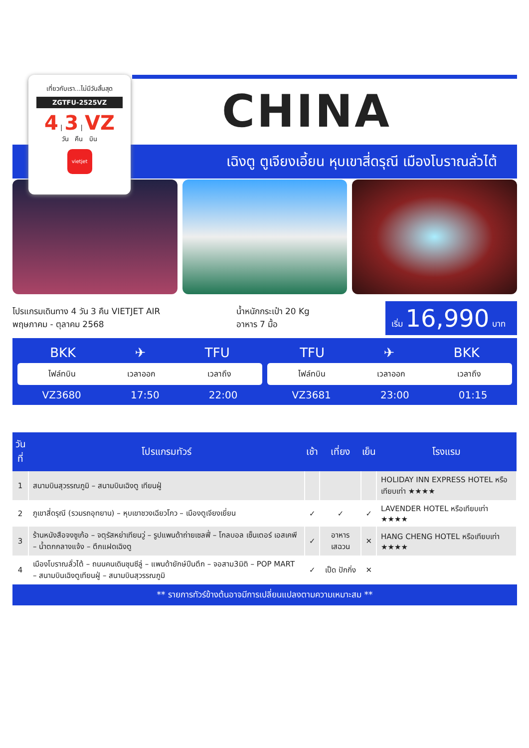เที่ยวกับเรา...ไม่มีวันสิ้นสุด
ZGTFU-2525VZ
4 | 3 | VZ
วัน คืน บิน
vietjet
CHINA
เฉิงตู ตูเจียงเอี้ยน หุบเขาสี่ดรุณี เมืองโบราณลั่วไต้
โปรแกรมเดินทาง 4 วัน 3 คืน VIETJET AIR
พฤษภาคม - ตุลาคม 2568
น้ำหนักกระเป๋า 20 Kg
อาหาร 7 มื้อ
เริ่ม 16,990 บาท
BKK ✈ TFU
ไฟล์ทบิน เวลาออก เวลาถึง
VZ3680 17:50 22:00
TFU ✈ BKK
ไฟล์ทบิน เวลาออก เวลาถึง
VZ3681 23:00 01:15
| วันที่ | โปรแกรมทัวร์ | เช้า | เที่ยง | เย็น | โรงแรม |
| --- | --- | --- | --- | --- | --- |
| 1 | สนามบินสุวรรณภูมิ – สนามบินเฉิงตู เทียนฝู่ | | | | HOLIDAY INN EXPRESS HOTEL หรือเทียบเท่า ★★★★ |
| 2 | ภูเขาสี่ดรุณี (รวมรถอุทยาน) – หุบเขาชวงเฉียวโกว – เมืองตูเจียงเยี่ยน | ✓ | ✓ | ✓ | LAVENDER HOTEL หรือเทียบเท่า ★★★★ |
| 3 | ร้านหนังสือจงซูเก้อ – จตุรัสหย่าเทียนวู่ – รูปแพนด้าถ่ายเซลฟี่ – โกลบอล เซ็นเตอร์ เอสเคพี – น้ำตกกลางแจ้ง – ตึกแฝดเฉิงตู | ✓ | อาหาร เสฉวน | ✕ | HANG CHENG HOTEL หรือเทียบเท่า ★★★★ |
| 4 | เมืองโบราณลั่วไต้ – ถนนคนเดินชุนซีลู่ – แพนด้ายักษ์ปีนตึก – จอสาม3มิติ – POP MART – สนามบินเฉิงตูเทียนฝู่ – สนามบินสุวรรณภูมิ | ✓ | เป็ด ปักกิ่ง | ✕ | |
** รายการทัวร์ข้างต้นอาจมีการเปลี่ยนแปลงตามความเหมาะสม **